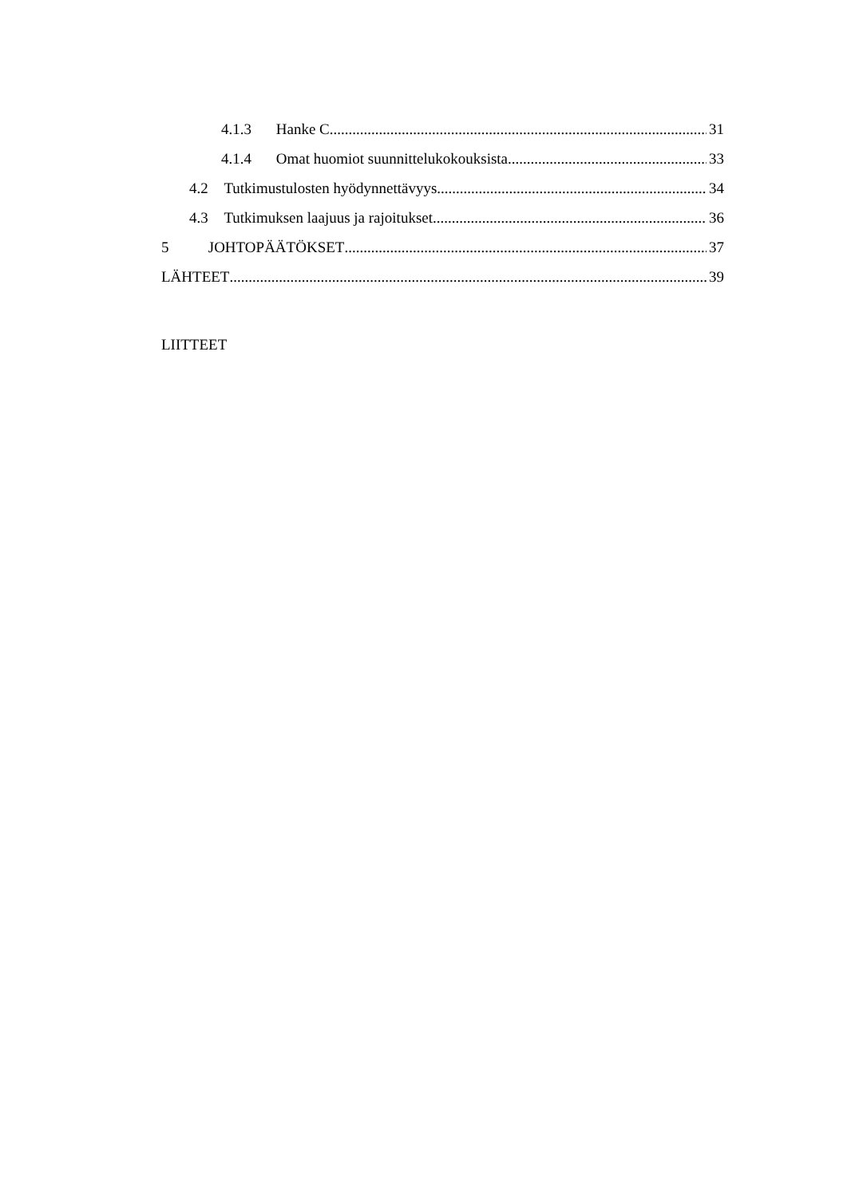4.1.3 Hanke C 31
4.1.4 Omat huomiot suunnittelukokouksista 33
4.2 Tutkimustulosten hyödynnettävyys 34
4.3 Tutkimuksen laajuus ja rajoitukset 36
5 JOHTOPÄÄTÖKSET 37
LÄHTEET 39
LIITTEET